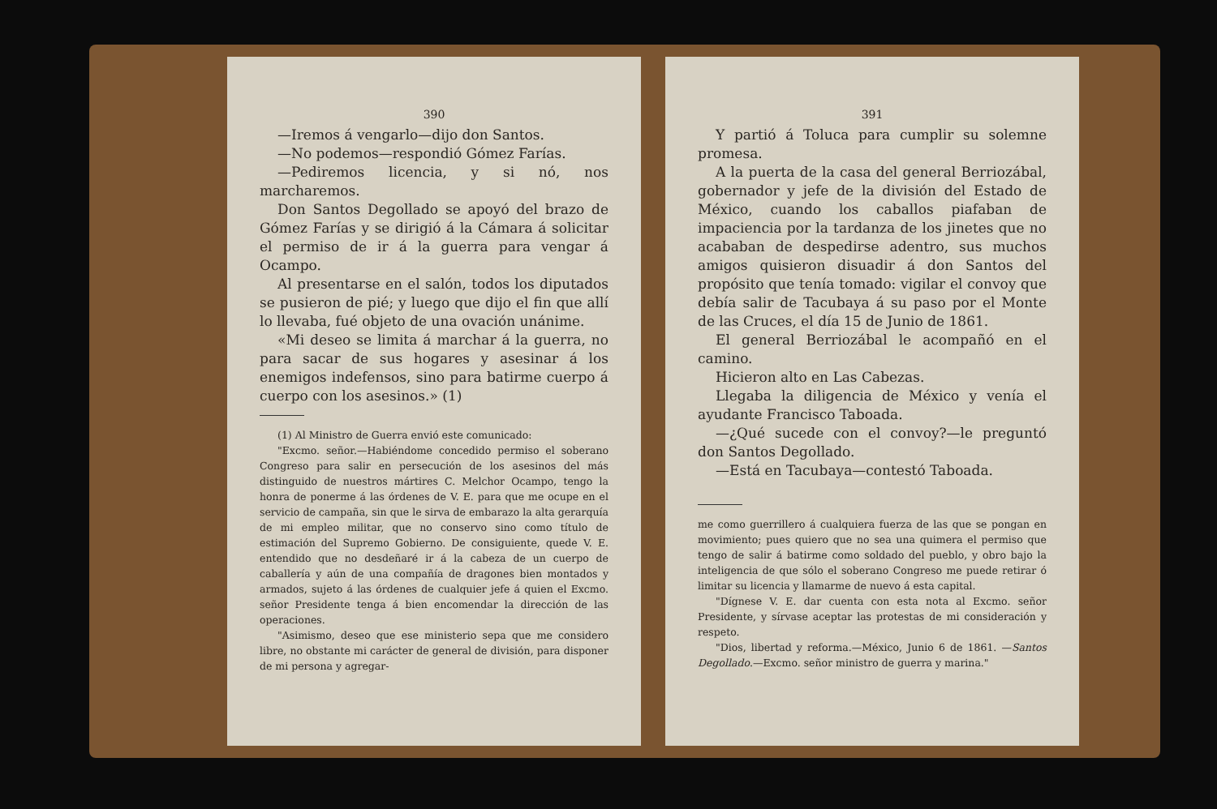390
—Iremos á vengarlo—dijo don Santos.
—No podemos—respondió Gómez Farías.
—Pediremos licencia, y si nó, nos marcharemos.
Don Santos Degollado se apoyó del brazo de Gómez Farías y se dirigió á la Cámara á solicitar el permiso de ir á la guerra para vengar á Ocampo.
Al presentarse en el salón, todos los diputados se pusieron de pié; y luego que dijo el fin que allí lo llevaba, fué objeto de una ovación unánime.
«Mi deseo se limita á marchar á la guerra, no para sacar de sus hogares y asesinar á los enemigos indefensos, sino para batirme cuerpo á cuerpo con los asesinos.» (1)
(1) Al Ministro de Guerra envió este comunicado:
"Excmo. señor.—Habiéndome concedido permiso el soberano Congreso para salir en persecución de los asesinos del más distinguido de nuestros mártires C. Melchor Ocampo, tengo la honra de ponerme á las órdenes de V. E. para que me ocupe en el servicio de campaña, sin que le sirva de embarazo la alta gerarquía de mi empleo militar, que no conservo sino como título de estimación del Supremo Gobierno. De consiguiente, quede V. E. entendido que no desdeñaré ir á la cabeza de un cuerpo de caballería y aún de una compañía de dragones bien montados y armados, sujeto á las órdenes de cualquier jefe á quien el Excmo. señor Presidente tenga á bien encomendar la dirección de las operaciones.
"Asimismo, deseo que ese ministerio sepa que me considero libre, no obstante mi carácter de general de división, para disponer de mi persona y agregar-
391
Y partió á Toluca para cumplir su solemne promesa.
A la puerta de la casa del general Berriozábal, gobernador y jefe de la división del Estado de México, cuando los caballos piafaban de impaciencia por la tardanza de los jinetes que no acababan de despedirse adentro, sus muchos amigos quisieron disuadir á don Santos del propósito que tenía tomado: vigilar el convoy que debía salir de Tacubaya á su paso por el Monte de las Cruces, el día 15 de Junio de 1861.
El general Berriozábal le acompañó en el camino.
Hicieron alto en Las Cabezas.
Llegaba la diligencia de México y venía el ayudante Francisco Taboada.
—¿Qué sucede con el convoy?—le preguntó don Santos Degollado.
—Está en Tacubaya—contestó Taboada.
me como guerrillero á cualquiera fuerza de las que se pongan en movimiento; pues quiero que no sea una quimera el permiso que tengo de salir á batirme como soldado del pueblo, y obro bajo la inteligencia de que sólo el soberano Congreso me puede retirar ó limitar su licencia y llamarme de nuevo á esta capital.
"Dígnese V. E. dar cuenta con esta nota al Excmo. señor Presidente, y sírvase aceptar las protestas de mi consideración y respeto.
"Dios, libertad y reforma.—México, Junio 6 de 1861. —Santos Degollado.—Excmo. señor ministro de guerra y marina."